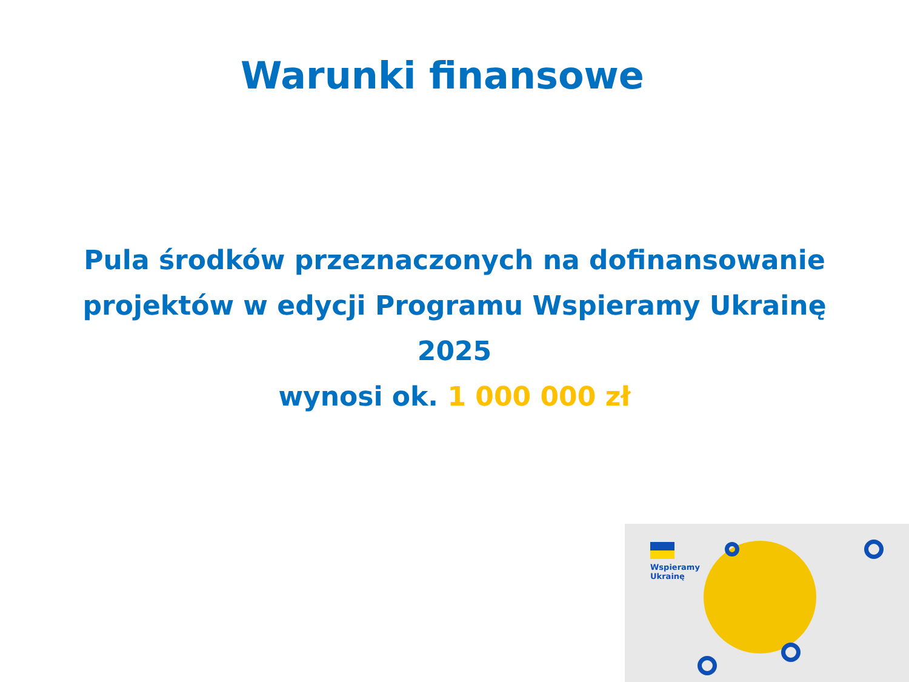Warunki finansowe
Pula środków przeznaczonych na dofinansowanie
projektów w edycji Programu Wspieramy Ukrainę
2025
wynosi ok. 1 000 000 zł
Wspieramy
Ukrainę